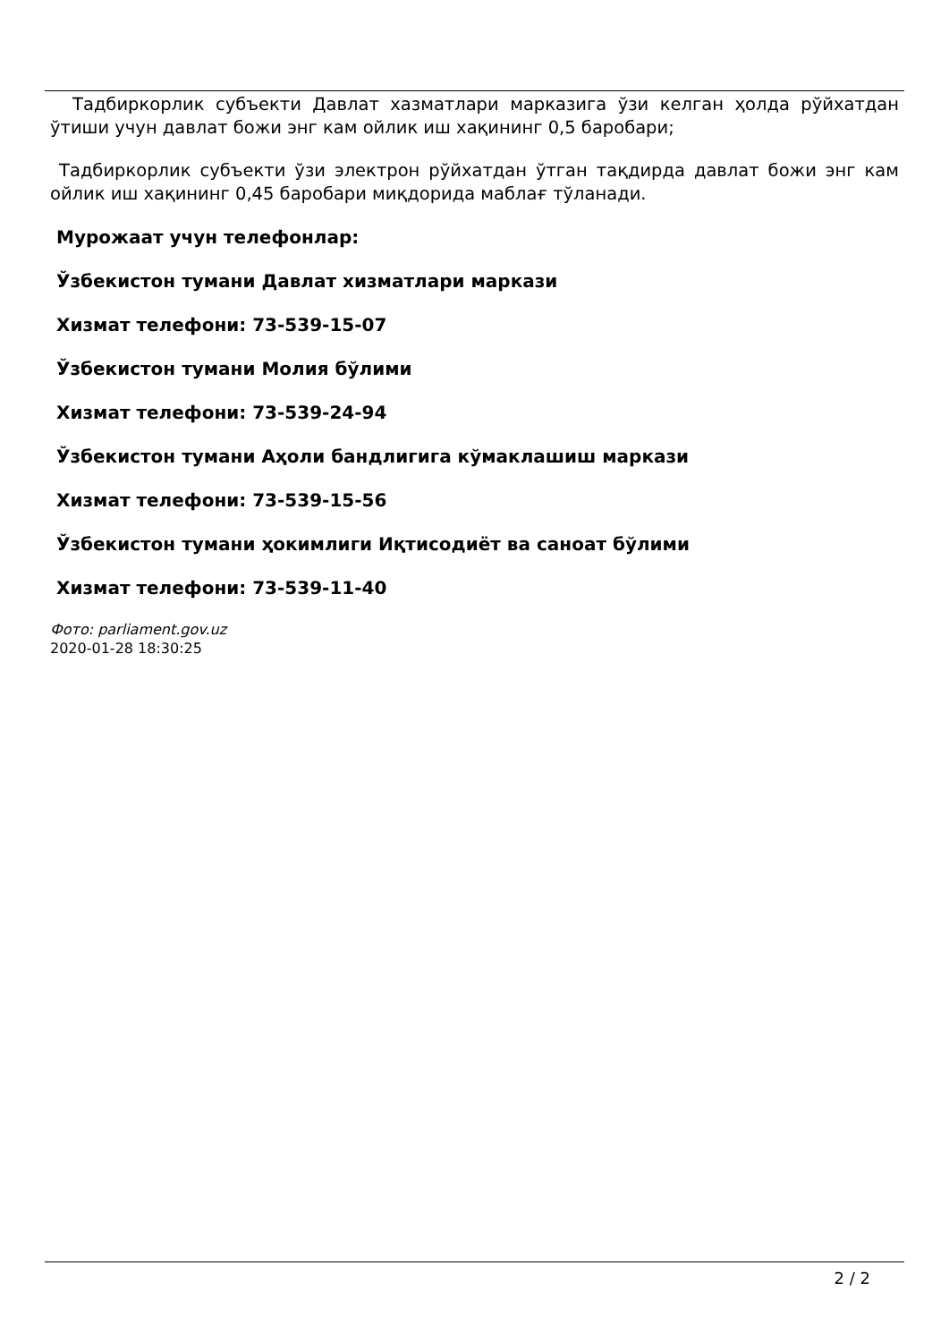Тадбиркорлик субъекти Давлат хазматлари марказига ўзи келган ҳолда рўйхатдан ўтиши учун давлат божи энг кам ойлик иш хақининг 0,5 баробари;
Тадбиркорлик субъекти ўзи электрон рўйхатдан ўтган тақдирда давлат божи энг кам ойлик иш хақининг 0,45 баробари миқдорида маблағ тўланади.
Мурожаат учун телефонлар:
Ўзбекистон тумани Давлат хизматлари маркази
Хизмат телефони: 73-539-15-07
Ўзбекистон тумани Молия бўлими
Хизмат телефони: 73-539-24-94
Ўзбекистон тумани Аҳоли бандлигига кўмаклашиш маркази
Хизмат телефони: 73-539-15-56
Ўзбекистон тумани ҳокимлиги Иқтисодиёт ва саноат бўлими
Хизмат телефони: 73-539-11-40
Фото: parliament.gov.uz
2020-01-28 18:30:25
2 / 2